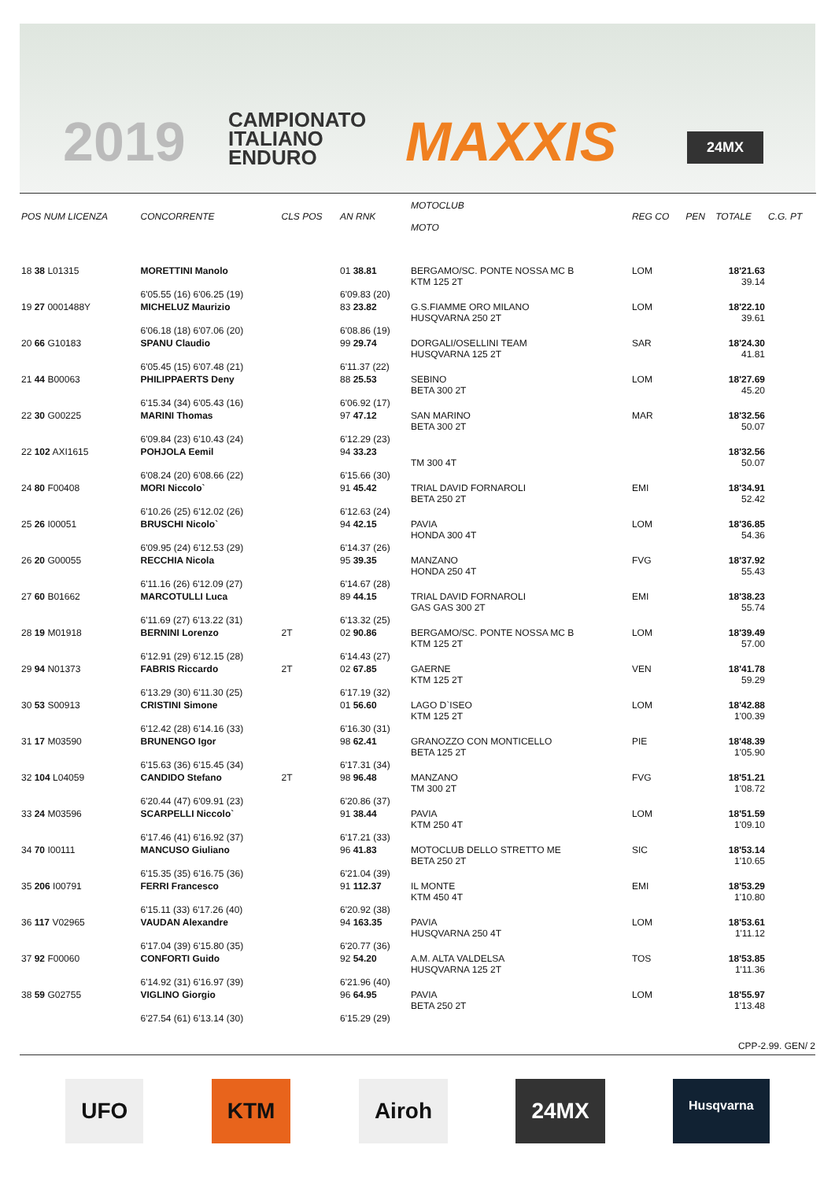2019
CAMPIONATO
ITALIANO
ENDURO
MAXXIS 24MX
| POS NUM LICENZA | CONCORRENTE | CLS POS | AN RNK | MOTOCLUB MOTO | REG CO | PEN | TOTALE | C.G. PT |
| --- | --- | --- | --- | --- | --- | --- | --- | --- |
| 18 38 L01315 | MORETTINI Manolo | | 01 38.81 | BERGAMO/SC. PONTE NOSSA MC B KTM 125 2T | LOM | | 18'21.63 39.14 | |
| | 6'05.55 (16) 6'06.25 (19) | | 6'09.83 (20) | | | | | |
| 19 27 0001488Y | MICHELUZ Maurizio | | 83 23.82 | G.S.FIAMME ORO MILANO HUSQVARNA 250 2T | LOM | | 18'22.10 39.61 | |
| | 6'06.18 (18) 6'07.06 (20) | | 6'08.86 (19) | | | | | |
| 20 66 G10183 | SPANU Claudio | | 99 29.74 | DORGALI/OSELLINI TEAM HUSQVARNA 125 2T | SAR | | 18'24.30 41.81 | |
| | 6'05.45 (15) 6'07.48 (21) | | 6'11.37 (22) | | | | | |
| 21 44 B00063 | PHILIPPAERTS Deny | | 88 25.53 | SEBINO BETA 300 2T | LOM | | 18'27.69 45.20 | |
| | 6'15.34 (34) 6'05.43 (16) | | 6'06.92 (17) | | | | | |
| 22 30 G00225 | MARINI Thomas | | 97 47.12 | SAN MARINO BETA 300 2T | MAR | | 18'32.56 50.07 | |
| | 6'09.84 (23) 6'10.43 (24) | | 6'12.29 (23) | | | | | |
| 22 102 AXI1615 | POHJOLA Eemil | | 94 33.23 | TM 300 4T | | | 18'32.56 50.07 | |
| | 6'08.24 (20) 6'08.66 (22) | | 6'15.66 (30) | | | | | |
| 24 80 F00408 | MORI Niccolo` | | 91 45.42 | TRIAL DAVID FORNAROLI BETA 250 2T | EMI | | 18'34.91 52.42 | |
| | 6'10.26 (25) 6'12.02 (26) | | 6'12.63 (24) | | | | | |
| 25 26 I00051 | BRUSCHI Nicolo` | | 94 42.15 | PAVIA HONDA 300 4T | LOM | | 18'36.85 54.36 | |
| | 6'09.95 (24) 6'12.53 (29) | | 6'14.37 (26) | | | | | |
| 26 20 G00055 | RECCHIA Nicola | | 95 39.35 | MANZANO HONDA 250 4T | FVG | | 18'37.92 55.43 | |
| | 6'11.16 (26) 6'12.09 (27) | | 6'14.67 (28) | | | | | |
| 27 60 B01662 | MARCOTULLI Luca | | 89 44.15 | TRIAL DAVID FORNAROLI GAS GAS 300 2T | EMI | | 18'38.23 55.74 | |
| | 6'11.69 (27) 6'13.22 (31) | | 6'13.32 (25) | | | | | |
| 28 19 M01918 | BERNINI Lorenzo | 2T | 02 90.86 | BERGAMO/SC. PONTE NOSSA MC B KTM 125 2T | LOM | | 18'39.49 57.00 | |
| | 6'12.91 (29) 6'12.15 (28) | | 6'14.43 (27) | | | | | |
| 29 94 N01373 | FABRIS Riccardo | 2T | 02 67.85 | GAERNE KTM 125 2T | VEN | | 18'41.78 59.29 | |
| | 6'13.29 (30) 6'11.30 (25) | | 6'17.19 (32) | | | | | |
| 30 53 S00913 | CRISTINI Simone | | 01 56.60 | LAGO D`ISEO KTM 125 2T | LOM | | 18'42.88 1'00.39 | |
| | 6'12.42 (28) 6'14.16 (33) | | 6'16.30 (31) | | | | | |
| 31 17 M03590 | BRUNENGO Igor | | 98 62.41 | GRANOZZO CON MONTICELLO BETA 125 2T | PIE | | 18'48.39 1'05.90 | |
| | 6'15.63 (36) 6'15.45 (34) | | 6'17.31 (34) | | | | | |
| 32 104 L04059 | CANDIDO Stefano | 2T | 98 96.48 | MANZANO TM 300 2T | FVG | | 18'51.21 1'08.72 | |
| | 6'20.44 (47) 6'09.91 (23) | | 6'20.86 (37) | | | | | |
| 33 24 M03596 | SCARPELLI Niccolo` | | 91 38.44 | PAVIA KTM 250 4T | LOM | | 18'51.59 1'09.10 | |
| | 6'17.46 (41) 6'16.92 (37) | | 6'17.21 (33) | | | | | |
| 34 70 I00111 | MANCUSO Giuliano | | 96 41.83 | MOTOCLUB DELLO STRETTO ME BETA 250 2T | SIC | | 18'53.14 1'10.65 | |
| | 6'15.35 (35) 6'16.75 (36) | | 6'21.04 (39) | | | | | |
| 35 206 I00791 | FERRI Francesco | | 91 112.37 | IL MONTE KTM 450 4T | EMI | | 18'53.29 1'10.80 | |
| | 6'15.11 (33) 6'17.26 (40) | | 6'20.92 (38) | | | | | |
| 36 117 V02965 | VAUDAN Alexandre | | 94 163.35 | PAVIA HUSQVARNA 250 4T | LOM | | 18'53.61 1'11.12 | |
| | 6'17.04 (39) 6'15.80 (35) | | 6'20.77 (36) | | | | | |
| 37 92 F00060 | CONFORTI Guido | | 92 54.20 | A.M. ALTA VALDELSA HUSQVARNA 125 2T | TOS | | 18'53.85 1'11.36 | |
| | 6'14.92 (31) 6'16.97 (39) | | 6'21.96 (40) | | | | | |
| 38 59 G02755 | VIGLINO Giorgio | | 96 64.95 | PAVIA BETA 250 2T | LOM | | 18'55.97 1'13.48 | |
| | 6'27.54 (61) 6'13.14 (30) | | 6'15.29 (29) | | | | | |
CPP-2.99. GEN/ 2
UFO KTM Airoh 24MX
Husqvarna